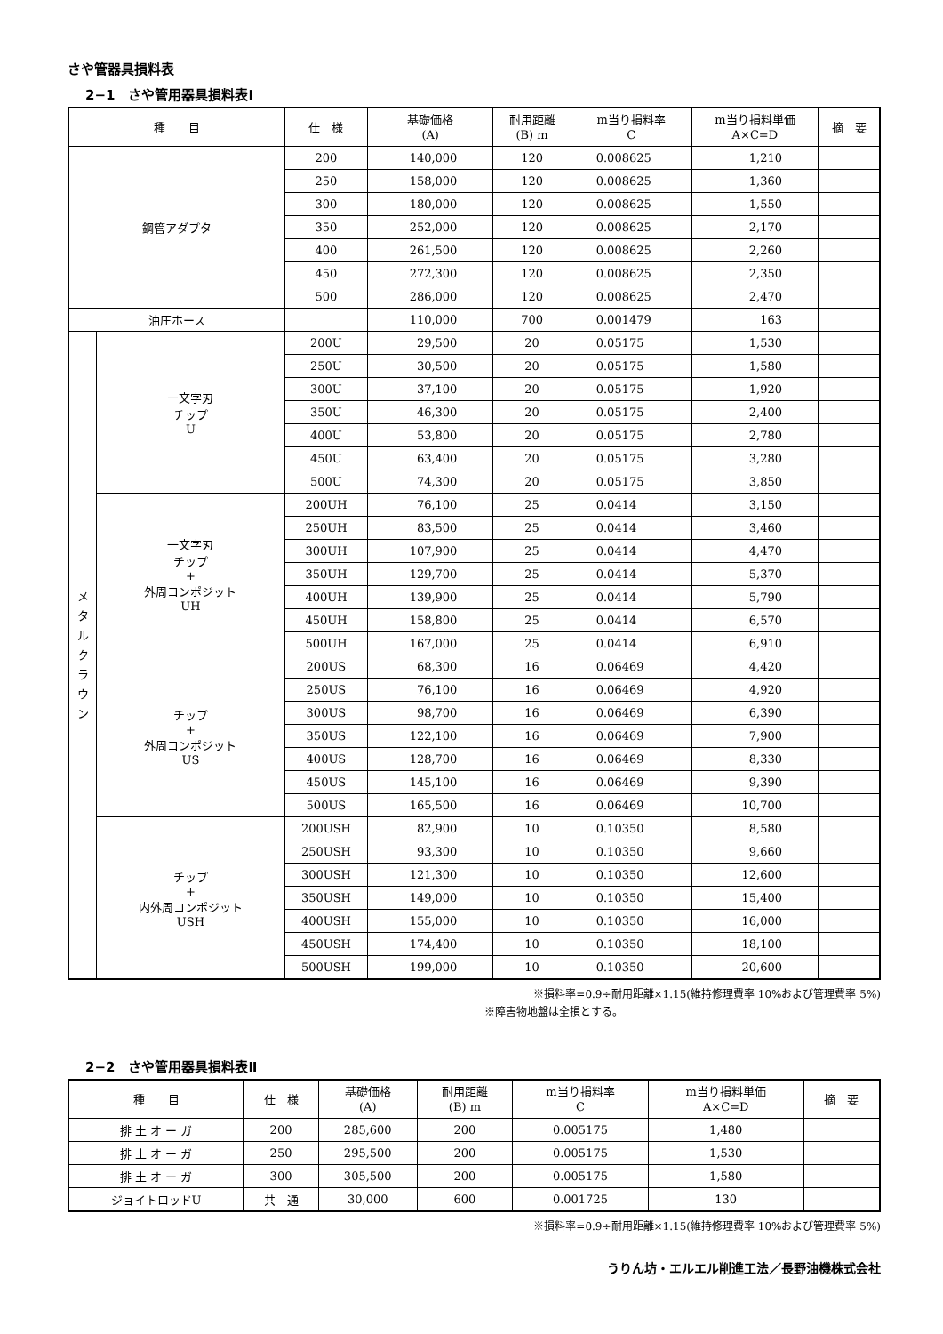さや管器具損料表
2−1　さや管用器具損料表Ⅰ
| 種 目 | | 仕 様 | 基礎価格 (A) | 耐用距離 (B) m | m当り損料率 C | m当り損料単価 A×C=D | 摘 要 |
| --- | --- | --- | --- | --- | --- | --- | --- |
| 鋼管アダプタ | | 200 | 140,000 | 120 | 0.008625 | 1,210 | |
| | | 250 | 158,000 | 120 | 0.008625 | 1,360 | |
| | | 300 | 180,000 | 120 | 0.008625 | 1,550 | |
| | | 350 | 252,000 | 120 | 0.008625 | 2,170 | |
| | | 400 | 261,500 | 120 | 0.008625 | 2,260 | |
| | | 450 | 272,300 | 120 | 0.008625 | 2,350 | |
| | | 500 | 286,000 | 120 | 0.008625 | 2,470 | |
| 油圧ホース | | | 110,000 | 700 | 0.001479 | 163 | |
| メ タ ル ク ラ ウ ン | 一文字刃 チップ U | 200U | 29,500 | 20 | 0.05175 | 1,530 | |
| | | 250U | 30,500 | 20 | 0.05175 | 1,580 | |
| | | 300U | 37,100 | 20 | 0.05175 | 1,920 | |
| | | 350U | 46,300 | 20 | 0.05175 | 2,400 | |
| | | 400U | 53,800 | 20 | 0.05175 | 2,780 | |
| | | 450U | 63,400 | 20 | 0.05175 | 3,280 | |
| | | 500U | 74,300 | 20 | 0.05175 | 3,850 | |
| | 一文字刃 チップ + 外周コンポジット UH | 200UH | 76,100 | 25 | 0.0414 | 3,150 | |
| | | 250UH | 83,500 | 25 | 0.0414 | 3,460 | |
| | | 300UH | 107,900 | 25 | 0.0414 | 4,470 | |
| | | 350UH | 129,700 | 25 | 0.0414 | 5,370 | |
| | | 400UH | 139,900 | 25 | 0.0414 | 5,790 | |
| | | 450UH | 158,800 | 25 | 0.0414 | 6,570 | |
| | | 500UH | 167,000 | 25 | 0.0414 | 6,910 | |
| | チップ + 外周コンポジット US | 200US | 68,300 | 16 | 0.06469 | 4,420 | |
| | | 250US | 76,100 | 16 | 0.06469 | 4,920 | |
| | | 300US | 98,700 | 16 | 0.06469 | 6,390 | |
| | | 350US | 122,100 | 16 | 0.06469 | 7,900 | |
| | | 400US | 128,700 | 16 | 0.06469 | 8,330 | |
| | | 450US | 145,100 | 16 | 0.06469 | 9,390 | |
| | | 500US | 165,500 | 16 | 0.06469 | 10,700 | |
| | チップ + 内外周コンポジット USH | 200USH | 82,900 | 10 | 0.10350 | 8,580 | |
| | | 250USH | 93,300 | 10 | 0.10350 | 9,660 | |
| | | 300USH | 121,300 | 10 | 0.10350 | 12,600 | |
| | | 350USH | 149,000 | 10 | 0.10350 | 15,400 | |
| | | 400USH | 155,000 | 10 | 0.10350 | 16,000 | |
| | | 450USH | 174,400 | 10 | 0.10350 | 18,100 | |
| | | 500USH | 199,000 | 10 | 0.10350 | 20,600 | |
※損料率=0.9÷耐用距離×1.15(維持修理費率 10%および管理費率 5%)
※障害物地盤は全損とする。
2−2　さや管用器具損料表Ⅱ
| 種 目 | 仕 様 | 基礎価格 (A) | 耐用距離 (B) m | m当り損料率 C | m当り損料単価 A×C=D | 摘 要 |
| --- | --- | --- | --- | --- | --- | --- |
| 排 土 オ ー ガ | 200 | 285,600 | 200 | 0.005175 | 1,480 | |
| 排 土 オ ー ガ | 250 | 295,500 | 200 | 0.005175 | 1,530 | |
| 排 土 オ ー ガ | 300 | 305,500 | 200 | 0.005175 | 1,580 | |
| ジョイトロッドU | 共 通 | 30,000 | 600 | 0.001725 | 130 | |
※損料率=0.9÷耐用距離×1.15(維持修理費率 10%および管理費率 5%)
うりん坊・エルエル削進工法／長野油機株式会社